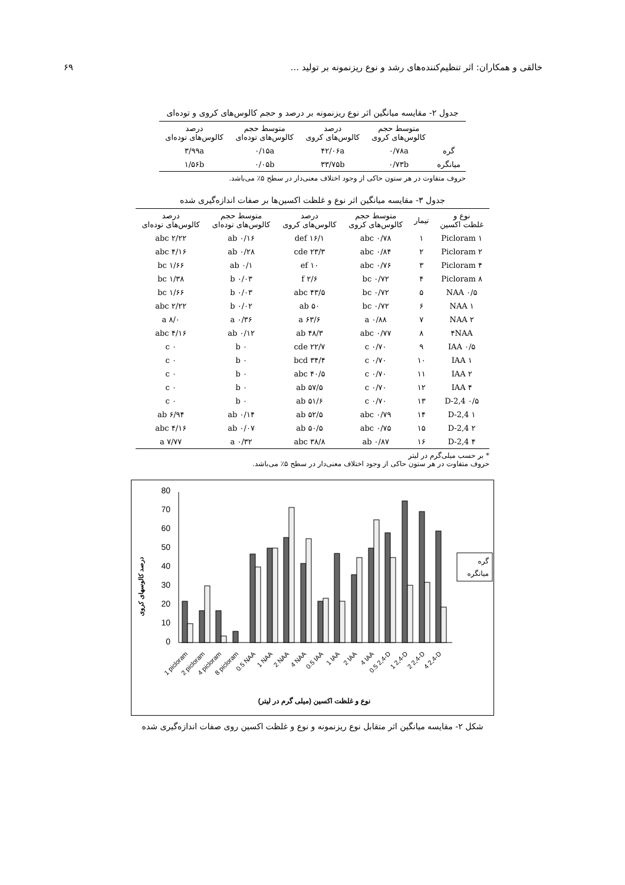۶۹ خالقی و همکاران: اثر تنظیم‌کننده‌های رشد و نوع ریزنمونه بر تولید ...
جدول ۲- مقایسه میانگین اثر نوع ریزنمونه بر درصد و حجم کالوس‌های کروی و توده‌ای
| | متوسط حجم کالوس‌های کروی | درصد کالوس‌های کروی | متوسط حجم کالوس‌های توده‌ای | درصد کالوس‌های توده‌ای |
| --- | --- | --- | --- | --- |
| گره | ۰/۷۸a | ۴۲/۰۶a | ۰/۱۵a | ۳/۹۹a |
| میانگره | ۰/۷۳b | ۳۳/۷۵b | ۰/۰۵b | ۱/۵۶b |
حروف متفاوت در هر ستون حاکی از وجود اختلاف معنی‌دار در سطح ۵٪ می‌باشد.
جدول ۳- مقایسه میانگین اثر نوع و غلظت اکسین‌ها بر صفات اندازه‌گیری شده
| نوع و غلظت اکسین | تیمار | متوسط حجم کالوس‌های کروی | درصد کالوس‌های کروی | متوسط حجم کالوس‌های توده‌ای | درصد کالوس‌های توده‌ای |
| --- | --- | --- | --- | --- | --- |
| ۱ Picloram | ۱ | ۰/۷۸ abc | ۱۶/۱ def | ۰/۱۶ ab | ۲/۲۲ abc |
| ۲ Picloram | ۲ | ۰/۸۴ abc | ۲۳/۳ cde | ۰/۲۸ ab | ۴/۱۶ abc |
| ۴ Picloram | ۳ | ۰/۷۶ abc | ۱۰ ef | ۰/۱ ab | ۱/۶۶ bc |
| ۸ Picloram | ۴ | ۰/۷۲ bc | ۲/۶ f | ۰/۰۳ b | ۱/۳۸ bc |
| ۰/۵ NAA | ۵ | ۰/۷۲ bc | ۴۳/۵ abc | ۰/۰۳ b | ۱/۶۶ bc |
| ۱ NAA | ۶ | ۰/۷۲ bc | ۵۰ ab | ۰/۰۲ b | ۲/۲۲ abc |
| ۲ NAA | ۷ | ۰/۸۸ a | ۶۳/۶ a | ۰/۳۶ a | ۸/۰ a |
| ۴NAA | ۸ | ۰/۷۷ abc | ۴۸/۳ ab | ۰/۱۲ ab | ۴/۱۶ abc |
| ۰/۵ IAA | ۹ | ۰/۷۰ c | ۲۲/۷ cde | ۰ b | ۰ c |
| ۱ IAA | ۱۰ | ۰/۷۰ c | ۳۴/۴ bcd | ۰ b | ۰ c |
| ۲ IAA | ۱۱ | ۰/۷۰ c | ۴۰/۵ abc | ۰ b | ۰ c |
| ۴ IAA | ۱۲ | ۰/۷۰ c | ۵۷/۵ ab | ۰ b | ۰ c |
| ۰/۵ 2,4-D | ۱۳ | ۰/۷۰ c | ۵۱/۶ ab | ۰ b | ۰ c |
| ۱ 2,4-D | ۱۴ | ۰/۷۹ abc | ۵۲/۵ ab | ۰/۱۴ ab | ۶/۹۴ ab |
| ۲ 2,4-D | ۱۵ | ۰/۷۵ abc | ۵۰/۵ ab | ۰/۰۷ ab | ۴/۱۶ abc |
| ۴ 2,4-D | ۱۶ | ۰/۸۷ ab | ۳۸/۸ abc | ۰/۳۲ a | ۷/۷۷ a |
* بر حسب میلی‌گرم در لیتر
حروف متفاوت در هر ستون حاکی از وجود اختلاف معنی‌دار در سطح ۵٪ می‌باشد.
درصد کالوسهای کروی
0
10
20
30
40
50
60
70
80
گره
میانگره
1 picloram
2 picloram
4 picloram
8 picloram
0.5 NAA
1 NAA
2 NAA
4 NAA
0.5 IAA
1 IAA
2 IAA
4 IAA
0.5 2,4-D
1 2,4-D
2 2,4-D
4 2,4-D
نوع و غلظت اکسین (میلی گرم در لیتر)
شکل ۲- مقایسه میانگین اثر متقابل نوع ریزنمونه و نوع و غلظت اکسین روی صفات اندازه‌گیری شده